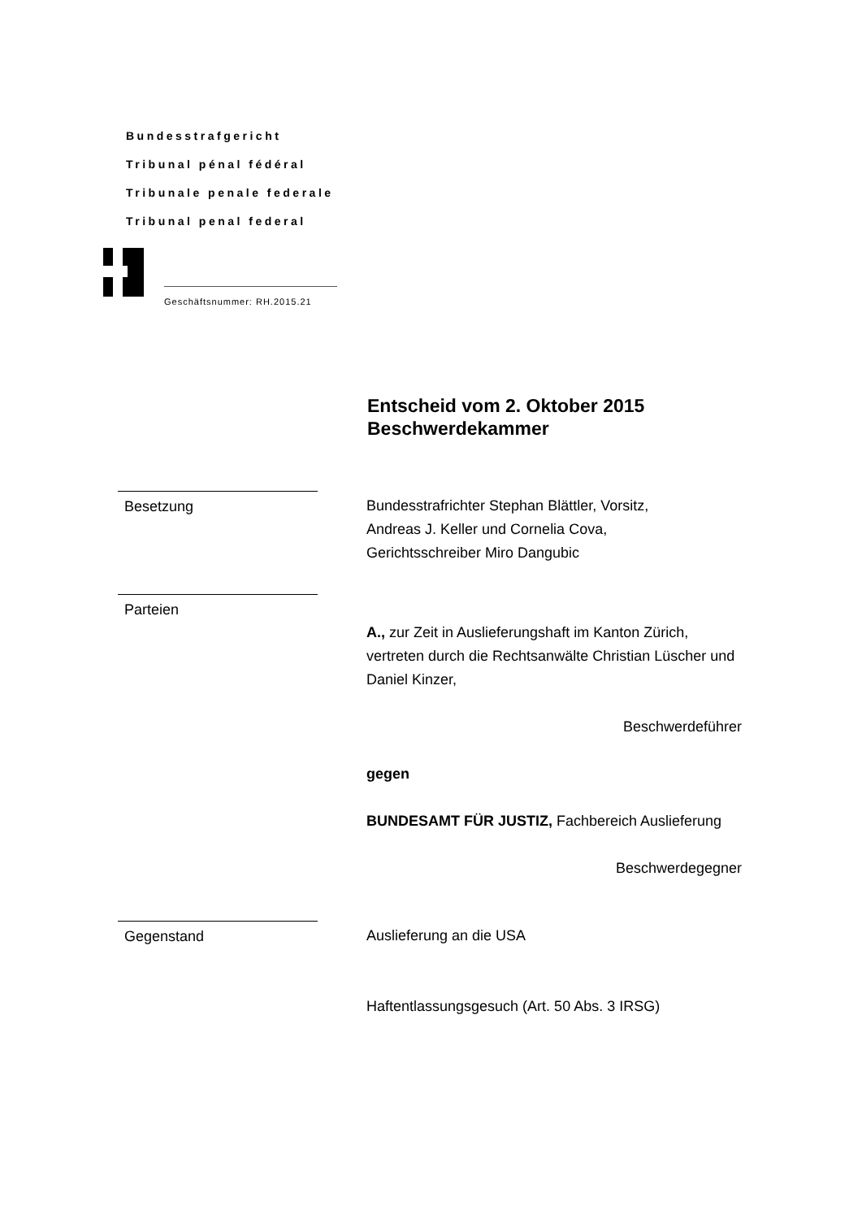Bundesstrafgericht
Tribunal pénal fédéral
Tribunale penale federale
Tribunal penal federal
Geschäftsnummer: RH.2015.21
Entscheid vom 2. Oktober 2015
Beschwerdekammer
Besetzung Bundesstrafrichter Stephan Blättler, Vorsitz,
Andreas J. Keller und Cornelia Cova,
Gerichtsschreiber Miro Dangubic
Parteien
A., zur Zeit in Auslieferungshaft im Kanton Zürich, vertreten durch die Rechtsanwälte Christian Lüscher und Daniel Kinzer,
Beschwerdeführer
gegen
BUNDESAMT FÜR JUSTIZ, Fachbereich Auslieferung
Beschwerdegegner
Gegenstand Auslieferung an die USA
Haftentlassungsgesuch (Art. 50 Abs. 3 IRSG)